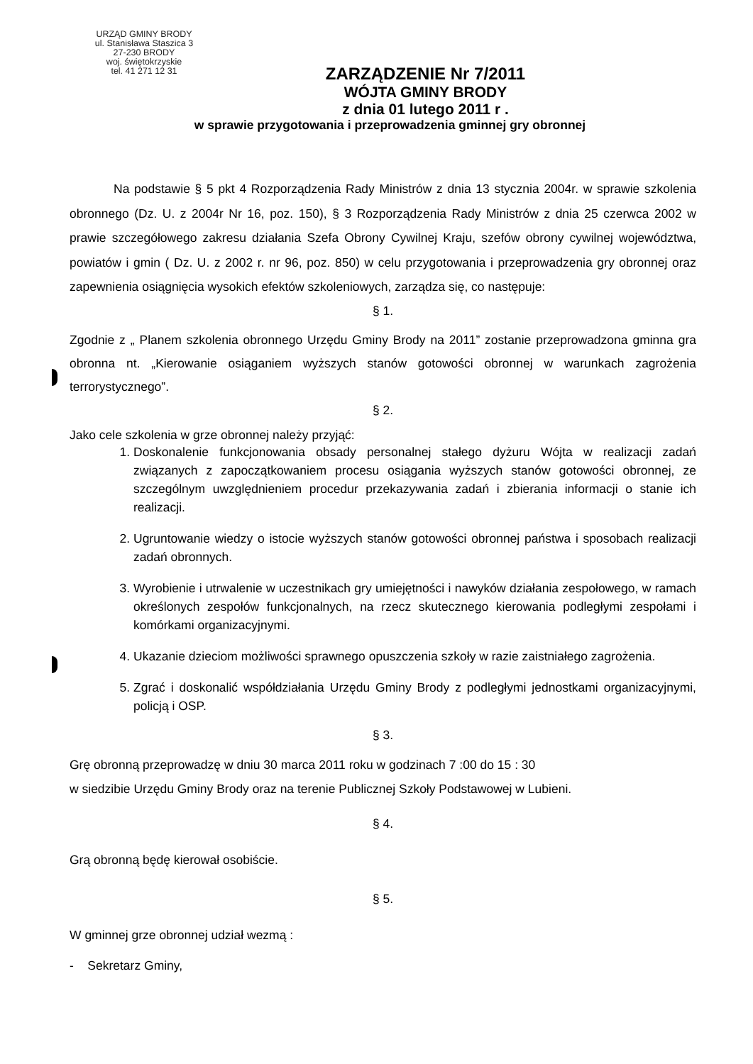URZĄD GMINY BRODY
ul. Stanisława Staszica 3
27-230 BRODY
woj. świętokrzyskie
tel. 41 271 12 31
ZARZĄDZENIE Nr 7/2011
WÓJTA GMINY BRODY
z dnia 01 lutego 2011 r .
w sprawie przygotowania i przeprowadzenia gminnej gry obronnej
Na podstawie § 5 pkt 4 Rozporządzenia Rady Ministrów z dnia 13 stycznia 2004r. w sprawie szkolenia obronnego (Dz. U. z 2004r Nr 16, poz. 150), § 3 Rozporządzenia Rady Ministrów z dnia 25 czerwca 2002 w prawie szczegółowego zakresu działania Szefa Obrony Cywilnej Kraju, szefów obrony cywilnej województwa, powiatów i gmin ( Dz. U. z 2002 r. nr 96, poz. 850) w celu przygotowania i przeprowadzenia gry obronnej oraz zapewnienia osiągnięcia wysokich efektów szkoleniowych, zarządza się, co następuje:
§ 1.
Zgodnie z „ Planem szkolenia obronnego Urzędu Gminy Brody na 2011” zostanie przeprowadzona gminna gra obronna nt. „Kierowanie osiąganiem wyższych stanów gotowości obronnej w warunkach zagrożenia terrorystycznego”.
§ 2.
Jako cele szkolenia w grze obronnej należy przyjąć:
1. Doskonalenie funkcjonowania obsady personalnej stałego dyżuru Wójta w realizacji zadań związanych z zapoczątkowaniem procesu osiągania wyższych stanów gotowości obronnej, ze szczególnym uwzględnieniem procedur przekazywania zadań i zbierania informacji o stanie ich realizacji.
2. Ugruntowanie wiedzy o istocie wyższych stanów gotowości obronnej państwa i sposobach realizacji zadań obronnych.
3. Wyrobienie i utrwalenie w uczestnikach gry umiejętności i nawyków działania zespołowego, w ramach określonych zespołów funkcjonalnych, na rzecz skutecznego kierowania podległymi zespołami i komórkami organizacyjnymi.
4. Ukazanie dzieciom możliwości sprawnego opuszczenia szkoły w razie zaistniałego zagrożenia.
5. Zgrać i doskonalić współdziałania Urzędu Gminy Brody z podległymi jednostkami organizacyjnymi, policją i OSP.
§ 3.
Grę obronną przeprowadzę w dniu 30 marca 2011 roku w godzinach 7 :00 do 15 : 30
w siedzibie Urzędu Gminy Brody oraz na terenie Publicznej Szkoły Podstawowej w Lubieni.
§ 4.
Grą obronną będę kierował osobiście.
§ 5.
W gminnej grze obronnej udział wezmą :
- Sekretarz Gminy,